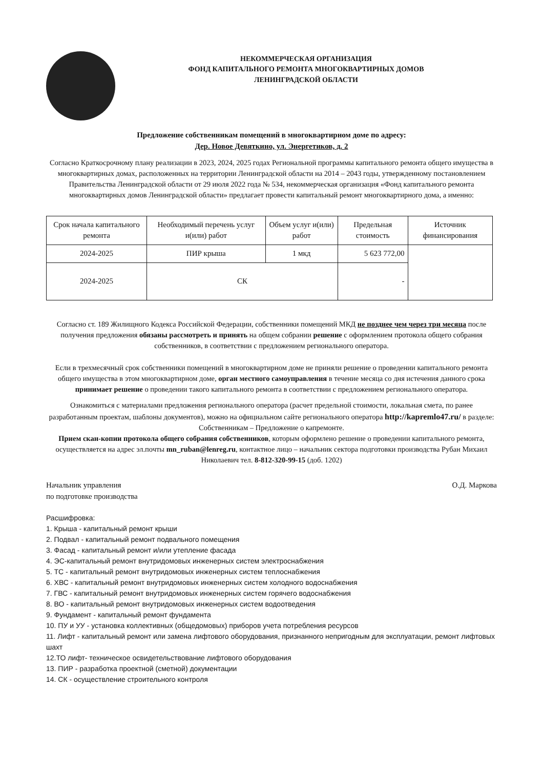НЕКОММЕРЧЕСКАЯ ОРГАНИЗАЦИЯ
ФОНД КАПИТАЛЬНОГО РЕМОНТА МНОГОКВАРТИРНЫХ ДОМОВ
ЛЕНИНГРАДСКОЙ ОБЛАСТИ
Предложение собственникам помещений в многоквартирном доме по адресу:
Дер. Новое Девяткино, ул. Энергетиков, д. 2
Согласно Краткосрочному плану реализации в 2023, 2024, 2025 годах Региональной программы капитального ремонта общего имущества в многоквартирных домах, расположенных на территории Ленинградской области на 2014 – 2043 годы, утвержденному постановлением Правительства Ленинградской области от 29 июля 2022 года № 534, некоммерческая организация «Фонд капитального ремонта многоквартирных домов Ленинградской области» предлагает провести капитальный ремонт многоквартирного дома, а именно:
| Срок начала капитального ремонта | Необходимый перечень услуг и(или) работ | Объем услуг и(или) работ | Предельная стоимость | Источник финансирования |
| --- | --- | --- | --- | --- |
| 2024-2025 | ПИР крыша | 1 мкд | 5 623 772,00 | |
| 2024-2025 | СК | | - | |
Согласно ст. 189 Жилищного Кодекса Российской Федерации, собственники помещений МКД не позднее чем через три месяца после получения предложения обязаны рассмотреть и принять на общем собрании решение с оформлением протокола общего собрания собственников, в соответствии с предложением регионального оператора.
Если в трехмесячный срок собственники помещений в многоквартирном доме не приняли решение о проведении капитального ремонта общего имущества в этом многоквартирном доме, орган местного самоуправления в течение месяца со дня истечения данного срока принимает решение о проведении такого капитального ремонта в соответствии с предложением регионального оператора.
Ознакомиться с материалами предложения регионального оператора (расчет предельной стоимости, локальная смета, по ранее разработанным проектам, шаблоны документов), можно на официальном сайте регионального оператора http://kapremlo47.ru/ в разделе: Собственникам – Предложение о капремонте.
Прием скан-копии протокола общего собрания собственников, которым оформлено решение о проведении капитального ремонта, осуществляется на адрес эл.почты mn_ruban@lenreg.ru, контактное лицо – начальник сектора подготовки производства Рубан Михаил Николаевич тел. 8-812-320-99-15 (доб. 1202)
Начальник управления
по подготовке производства
О.Д. Маркова
Расшифровка:
1. Крыша - капитальный ремонт крыши
2. Подвал - капитальный ремонт подвального помещения
3. Фасад - капитальный ремонт и/или утепление фасада
4. ЭС-капитальный ремонт внутридомовых инженерных систем электроснабжения
5. ТС - капитальный ремонт внутридомовых инженерных систем теплоснабжения
6. ХВС - капитальный ремонт внутридомовых инженерных систем холодного водоснабжения
7. ГВС - капитальный ремонт внутридомовых инженерных систем горячего водоснабжения
8. ВО - капитальный ремонт внутридомовых инженерных систем водоотведения
9. Фундамент - капитальный ремонт фундамента
10. ПУ и УУ - установка коллективных (общедомовых) приборов учета потребления ресурсов
11. Лифт - капитальный ремонт или замена лифтового оборудования, признанного непригодным для эксплуатации, ремонт лифтовых шахт
12.ТО лифт- техническое освидетельствование лифтового оборудования
13. ПИР - разработка проектной (сметной) документации
14. СК - осуществление строительного контроля